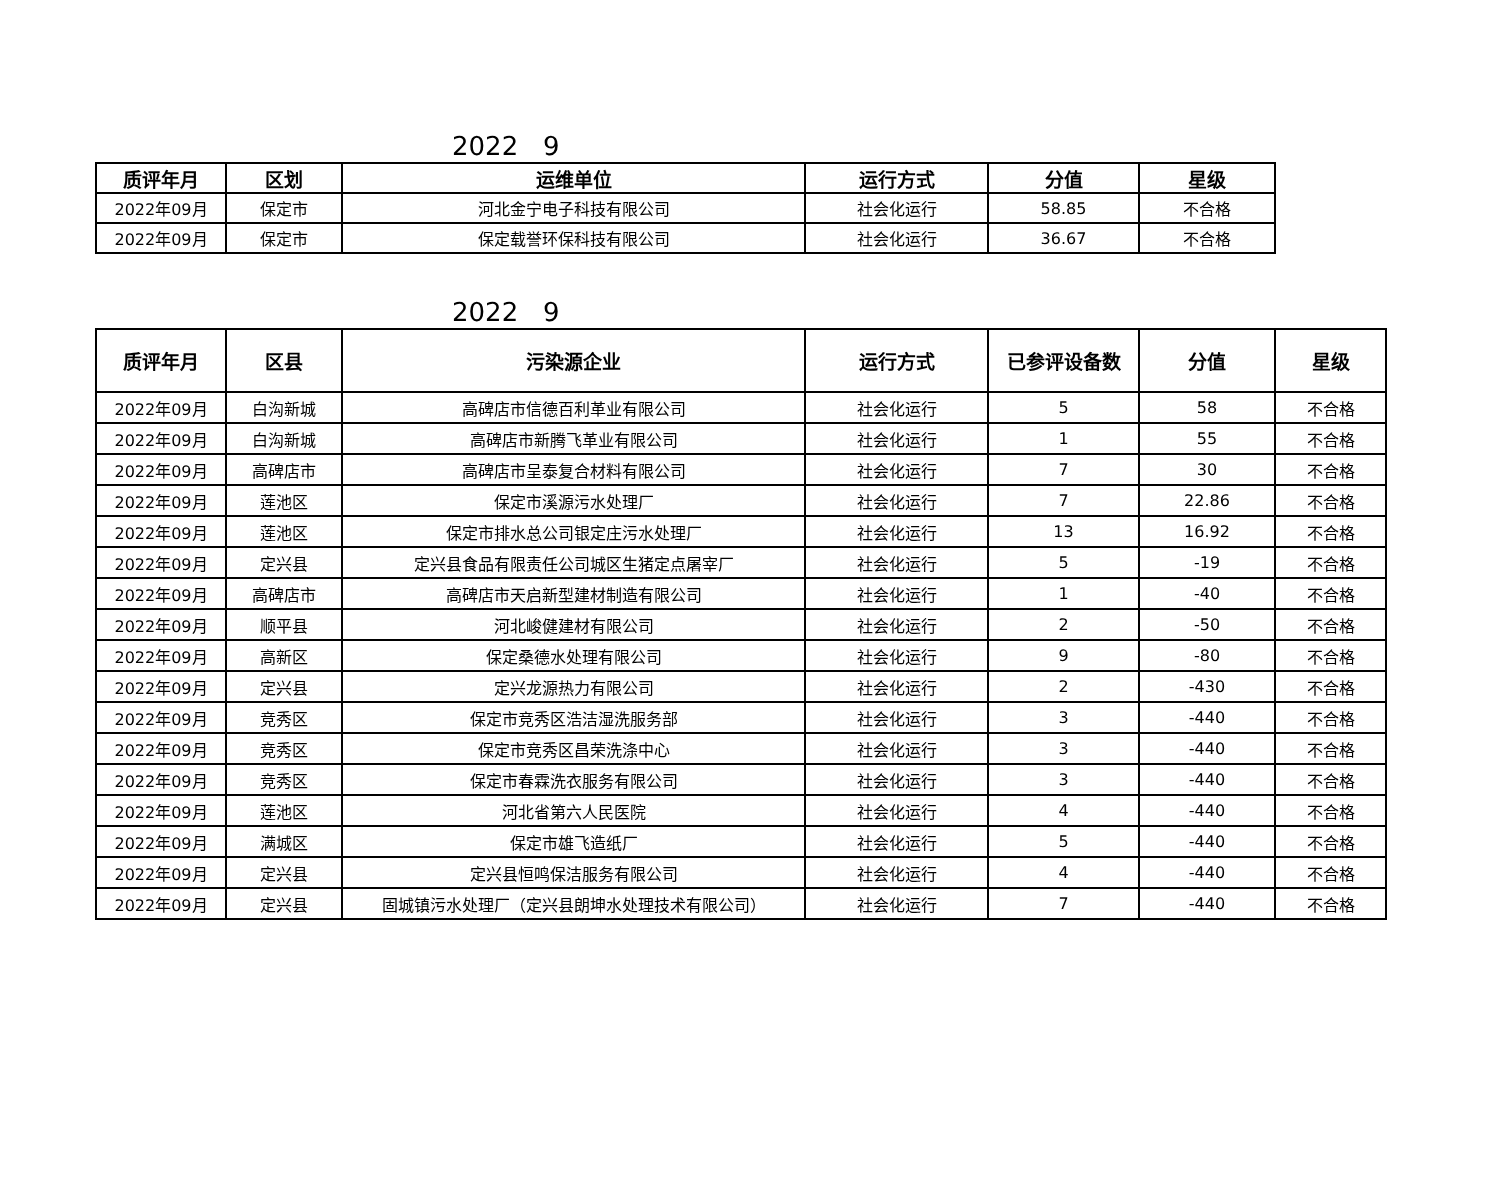2022 9
| 质评年月 | 区划 | 运维单位 | 运行方式 | 分值 | 星级 |
| --- | --- | --- | --- | --- | --- |
| 2022年09月 | 保定市 | 河北金宁电子科技有限公司 | 社会化运行 | 58.85 | 不合格 |
| 2022年09月 | 保定市 | 保定载誉环保科技有限公司 | 社会化运行 | 36.67 | 不合格 |
2022 9
| 质评年月 | 区县 | 污染源企业 | 运行方式 | 已参评设备数 | 分值 | 星级 |
| --- | --- | --- | --- | --- | --- | --- |
| 2022年09月 | 白沟新城 | 高碑店市信德百利革业有限公司 | 社会化运行 | 5 | 58 | 不合格 |
| 2022年09月 | 白沟新城 | 高碑店市新腾飞革业有限公司 | 社会化运行 | 1 | 55 | 不合格 |
| 2022年09月 | 高碑店市 | 高碑店市呈泰复合材料有限公司 | 社会化运行 | 7 | 30 | 不合格 |
| 2022年09月 | 莲池区 | 保定市溪源污水处理厂 | 社会化运行 | 7 | 22.86 | 不合格 |
| 2022年09月 | 莲池区 | 保定市排水总公司银定庄污水处理厂 | 社会化运行 | 13 | 16.92 | 不合格 |
| 2022年09月 | 定兴县 | 定兴县食品有限责任公司城区生猪定点屠宰厂 | 社会化运行 | 5 | -19 | 不合格 |
| 2022年09月 | 高碑店市 | 高碑店市天启新型建材制造有限公司 | 社会化运行 | 1 | -40 | 不合格 |
| 2022年09月 | 顺平县 | 河北峻健建材有限公司 | 社会化运行 | 2 | -50 | 不合格 |
| 2022年09月 | 高新区 | 保定桑德水处理有限公司 | 社会化运行 | 9 | -80 | 不合格 |
| 2022年09月 | 定兴县 | 定兴龙源热力有限公司 | 社会化运行 | 2 | -430 | 不合格 |
| 2022年09月 | 竞秀区 | 保定市竞秀区浩洁湿洗服务部 | 社会化运行 | 3 | -440 | 不合格 |
| 2022年09月 | 竞秀区 | 保定市竞秀区昌荣洗涤中心 | 社会化运行 | 3 | -440 | 不合格 |
| 2022年09月 | 竞秀区 | 保定市春霖洗衣服务有限公司 | 社会化运行 | 3 | -440 | 不合格 |
| 2022年09月 | 莲池区 | 河北省第六人民医院 | 社会化运行 | 4 | -440 | 不合格 |
| 2022年09月 | 满城区 | 保定市雄飞造纸厂 | 社会化运行 | 5 | -440 | 不合格 |
| 2022年09月 | 定兴县 | 定兴县恒鸣保洁服务有限公司 | 社会化运行 | 4 | -440 | 不合格 |
| 2022年09月 | 定兴县 | 固城镇污水处理厂（定兴县朗坤水处理技术有限公司） | 社会化运行 | 7 | -440 | 不合格 |